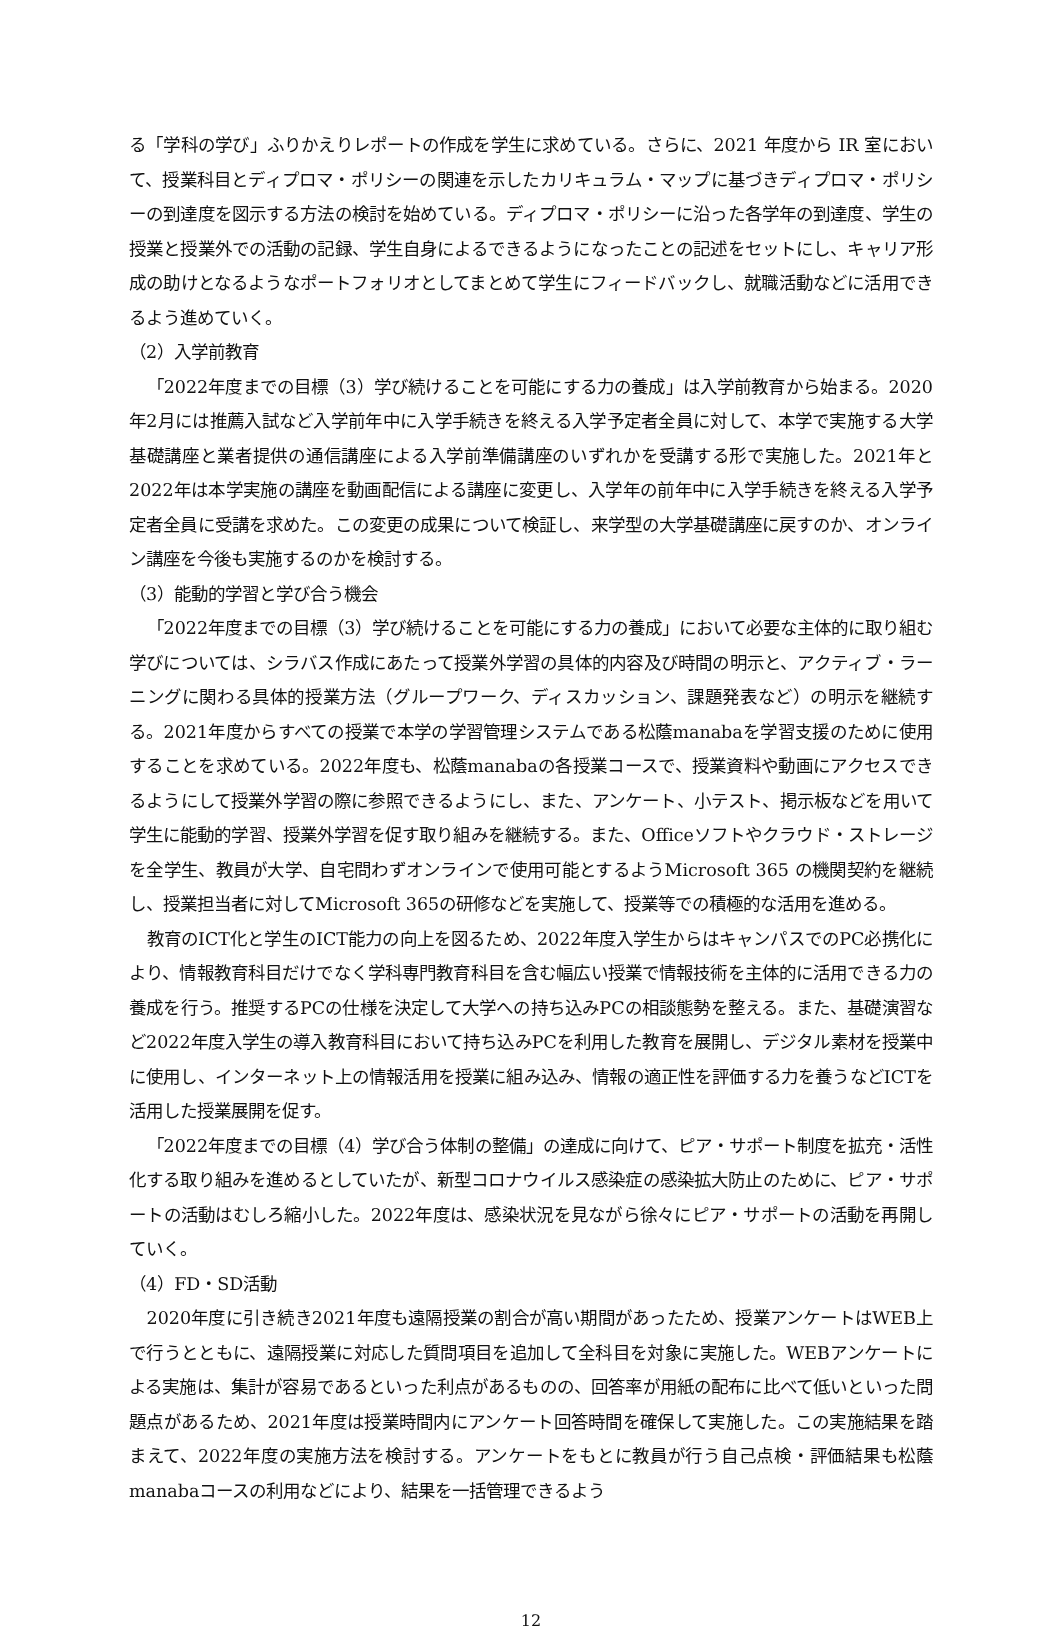る「学科の学び」ふりかえりレポートの作成を学生に求めている。さらに、2021 年度から IR 室において、授業科目とディプロマ・ポリシーの関連を示したカリキュラム・マップに基づきディプロマ・ポリシーの到達度を図示する方法の検討を始めている。ディプロマ・ポリシーに沿った各学年の到達度、学生の授業と授業外での活動の記録、学生自身によるできるようになったことの記述をセットにし、キャリア形成の助けとなるようなポートフォリオとしてまとめて学生にフィードバックし、就職活動などに活用できるよう進めていく。
（2）入学前教育
「2022年度までの目標（3）学び続けることを可能にする力の養成」は入学前教育から始まる。2020年2月には推薦入試など入学前年中に入学手続きを終える入学予定者全員に対して、本学で実施する大学基礎講座と業者提供の通信講座による入学前準備講座のいずれかを受講する形で実施した。2021年と2022年は本学実施の講座を動画配信による講座に変更し、入学年の前年中に入学手続きを終える入学予定者全員に受講を求めた。この変更の成果について検証し、来学型の大学基礎講座に戻すのか、オンライン講座を今後も実施するのかを検討する。
（3）能動的学習と学び合う機会
「2022年度までの目標（3）学び続けることを可能にする力の養成」において必要な主体的に取り組む学びについては、シラバス作成にあたって授業外学習の具体的内容及び時間の明示と、アクティブ・ラーニングに関わる具体的授業方法（グループワーク、ディスカッション、課題発表など）の明示を継続する。2021年度からすべての授業で本学の学習管理システムである松蔭manabaを学習支援のために使用することを求めている。2022年度も、松蔭manabaの各授業コースで、授業資料や動画にアクセスできるようにして授業外学習の際に参照できるようにし、また、アンケート、小テスト、掲示板などを用いて学生に能動的学習、授業外学習を促す取り組みを継続する。また、Officeソフトやクラウド・ストレージを全学生、教員が大学、自宅問わずオンラインで使用可能とするようMicrosoft 365 の機関契約を継続し、授業担当者に対してMicrosoft 365の研修などを実施して、授業等での積極的な活用を進める。
教育のICT化と学生のICT能力の向上を図るため、2022年度入学生からはキャンパスでのPC必携化により、情報教育科目だけでなく学科専門教育科目を含む幅広い授業で情報技術を主体的に活用できる力の養成を行う。推奨するPCの仕様を決定して大学への持ち込みPCの相談態勢を整える。また、基礎演習など2022年度入学生の導入教育科目において持ち込みPCを利用した教育を展開し、デジタル素材を授業中に使用し、インターネット上の情報活用を授業に組み込み、情報の適正性を評価する力を養うなどICTを活用した授業展開を促す。
「2022年度までの目標（4）学び合う体制の整備」の達成に向けて、ピア・サポート制度を拡充・活性化する取り組みを進めるとしていたが、新型コロナウイルス感染症の感染拡大防止のために、ピア・サポートの活動はむしろ縮小した。2022年度は、感染状況を見ながら徐々にピア・サポートの活動を再開していく。
（4）FD・SD活動
2020年度に引き続き2021年度も遠隔授業の割合が高い期間があったため、授業アンケートはWEB上で行うとともに、遠隔授業に対応した質問項目を追加して全科目を対象に実施した。WEBアンケートによる実施は、集計が容易であるといった利点があるものの、回答率が用紙の配布に比べて低いといった問題点があるため、2021年度は授業時間内にアンケート回答時間を確保して実施した。この実施結果を踏まえて、2022年度の実施方法を検討する。アンケートをもとに教員が行う自己点検・評価結果も松蔭manabaコースの利用などにより、結果を一括管理できるよう
12